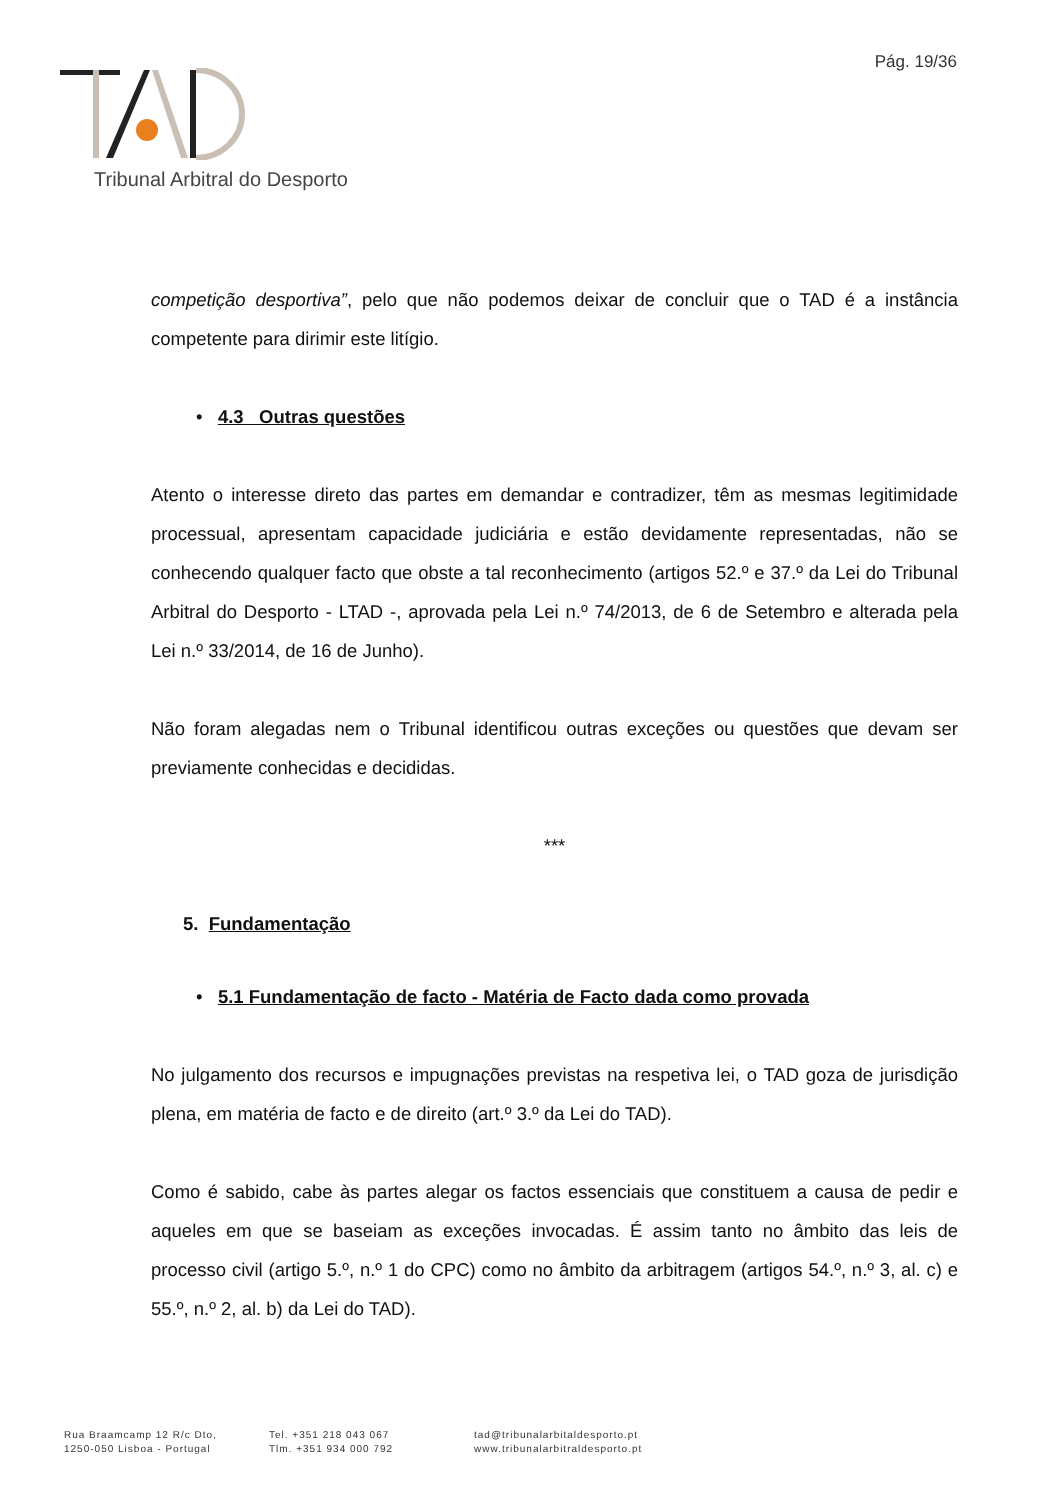Pág. 19/36
Tribunal Arbitral do Desporto
competição desportiva”, pelo que não podemos deixar de concluir que o TAD é a instância competente para dirimir este litígio.
• 4.3 Outras questões
Atento o interesse direto das partes em demandar e contradizer, têm as mesmas legitimidade processual, apresentam capacidade judiciária e estão devidamente representadas, não se conhecendo qualquer facto que obste a tal reconhecimento (artigos 52.º e 37.º da Lei do Tribunal Arbitral do Desporto - LTAD -, aprovada pela Lei n.º 74/2013, de 6 de Setembro e alterada pela Lei n.º 33/2014, de 16 de Junho).
Não foram alegadas nem o Tribunal identificou outras exceções ou questões que devam ser previamente conhecidas e decididas.
***
5. Fundamentação
• 5.1 Fundamentação de facto - Matéria de Facto dada como provada
No julgamento dos recursos e impugnações previstas na respetiva lei, o TAD goza de jurisdição plena, em matéria de facto e de direito (art.º 3.º da Lei do TAD).
Como é sabido, cabe às partes alegar os factos essenciais que constituem a causa de pedir e aqueles em que se baseiam as exceções invocadas. É assim tanto no âmbito das leis de processo civil (artigo 5.º, n.º 1 do CPC) como no âmbito da arbitragem (artigos 54.º, n.º 3, al. c) e 55.º, n.º 2, al. b) da Lei do TAD).
Rua Braamcamp 12 R/c Dto,
1250-050 Lisboa - Portugal
Tel. +351 218 043 067
Tlm. +351 934 000 792
tad@tribunalarbitaldesporto.pt
www.tribunalarbitraldesporto.pt